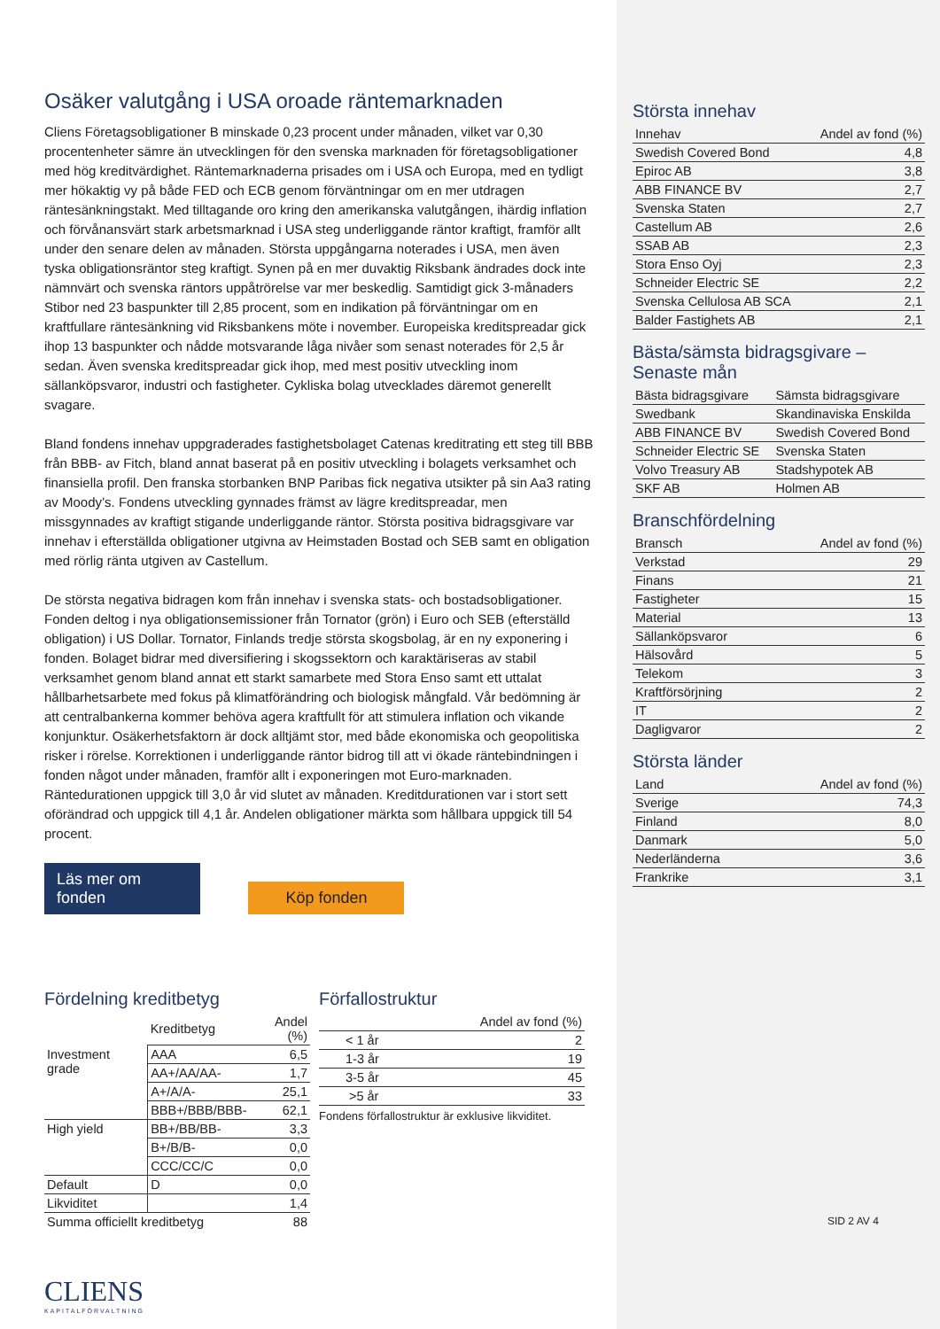Osäker valutgång i USA oroade räntemarknaden
Cliens Företagsobligationer B minskade 0,23 procent under månaden, vilket var 0,30 procentenheter sämre än utvecklingen för den svenska marknaden för företagsobligationer med hög kreditvärdighet. Räntemarknaderna prisades om i USA och Europa, med en tydligt mer hökaktig vy på både FED och ECB genom förväntningar om en mer utdragen räntesänkningstakt. Med tilltagande oro kring den amerikanska valutgången, ihärdig inflation och förvånansvärt stark arbetsmarknad i USA steg underliggande räntor kraftigt, framför allt under den senare delen av månaden. Största uppgångarna noterades i USA, men även tyska obligationsräntor steg kraftigt. Synen på en mer duvaktig Riksbank ändrades dock inte nämnvärt och svenska räntors uppåtrörelse var mer beskedlig. Samtidigt gick 3-månaders Stibor ned 23 baspunkter till 2,85 procent, som en indikation på förväntningar om en kraftfullare räntesänkning vid Riksbankens möte i november. Europeiska kreditspreadar gick ihop 13 baspunkter och nådde motsvarande låga nivåer som senast noterades för 2,5 år sedan. Även svenska kreditspreadar gick ihop, med mest positiv utveckling inom sällanköpsvaror, industri och fastigheter. Cykliska bolag utvecklades däremot generellt svagare.
Bland fondens innehav uppgraderades fastighetsbolaget Catenas kreditrating ett steg till BBB från BBB- av Fitch, bland annat baserat på en positiv utveckling i bolagets verksamhet och finansiella profil. Den franska storbanken BNP Paribas fick negativa utsikter på sin Aa3 rating av Moody’s. Fondens utveckling gynnades främst av lägre kreditspreadar, men missgynnades av kraftigt stigande underliggande räntor. Största positiva bidragsgivare var innehav i efterställda obligationer utgivna av Heimstaden Bostad och SEB samt en obligation med rörlig ränta utgiven av Castellum.
De största negativa bidragen kom från innehav i svenska stats- och bostadsobligationer. Fonden deltog i nya obligationsemissioner från Tornator (grön) i Euro och SEB (efterställd obligation) i US Dollar. Tornator, Finlands tredje största skogsbolag, är en ny exponering i fonden. Bolaget bidrar med diversifiering i skogssektorn och karaktäriseras av stabil verksamhet genom bland annat ett starkt samarbete med Stora Enso samt ett uttalat hållbarhetsarbete med fokus på klimatförändring och biologisk mångfald. Vår bedömning är att centralbankerna kommer behöva agera kraftfullt för att stimulera inflation och vikande konjunktur. Osäkerhetsfaktorn är dock alltjämt stor, med både ekonomiska och geopolitiska risker i rörelse. Korrektionen i underliggande räntor bidrog till att vi ökade räntebindningen i fonden något under månaden, framför allt i exponeringen mot Euro-marknaden. Räntedurationen uppgick till 3,0 år vid slutet av månaden. Kreditdurationen var i stort sett oförändrad och uppgick till 4,1 år. Andelen obligationer märkta som hållbara uppgick till 54 procent.
Läs mer om fonden Köp fonden
Fördelning kreditbetyg
| | Kreditbetyg | Andel (%) |
| --- | --- | --- |
| Investment grade | AAA | 6,5 |
| | AA+/AA/AA- | 1,7 |
| | A+/A/A- | 25,1 |
| | BBB+/BBB/BBB- | 62,1 |
| High yield | BB+/BB/BB- | 3,3 |
| | B+/B/B- | 0,0 |
| | CCC/CC/C | 0,0 |
| Default | D | 0,0 |
| Likviditet | | 1,4 |
| Summa officiellt kreditbetyg | | 88 |
Förfallostruktur
| Andel av fond (%) | |
| --- | --- |
| < 1 år | 2 |
| 1-3 år | 19 |
| 3-5 år | 45 |
| >5 år | 33 |
Fondens förfallostruktur är exklusive likviditet.
CLIENS
KAPITALFÖRVALTNING
Största innehav
| Innehav | Andel av fond (%) |
| --- | --- |
| Swedish Covered Bond | 4,8 |
| Epiroc AB | 3,8 |
| ABB FINANCE BV | 2,7 |
| Svenska Staten | 2,7 |
| Castellum AB | 2,6 |
| SSAB AB | 2,3 |
| Stora Enso Oyj | 2,3 |
| Schneider Electric SE | 2,2 |
| Svenska Cellulosa AB SCA | 2,1 |
| Balder Fastighets AB | 2,1 |
Bästa/sämsta bidragsgivare – Senaste mån
| Bästa bidragsgivare | Sämsta bidragsgivare |
| --- | --- |
| Swedbank | Skandinaviska Enskilda |
| ABB FINANCE BV | Swedish Covered Bond |
| Schneider Electric SE | Svenska Staten |
| Volvo Treasury AB | Stadshypotek AB |
| SKF AB | Holmen AB |
Branschfördelning
| Bransch | Andel av fond (%) |
| --- | --- |
| Verkstad | 29 |
| Finans | 21 |
| Fastigheter | 15 |
| Material | 13 |
| Sällanköpsvaror | 6 |
| Hälsovård | 5 |
| Telekom | 3 |
| Kraftförsörjning | 2 |
| IT | 2 |
| Dagligvaror | 2 |
Största länder
| Land | Andel av fond (%) |
| --- | --- |
| Sverige | 74,3 |
| Finland | 8,0 |
| Danmark | 5,0 |
| Nederländerna | 3,6 |
| Frankrike | 3,1 |
SID 2 AV 4